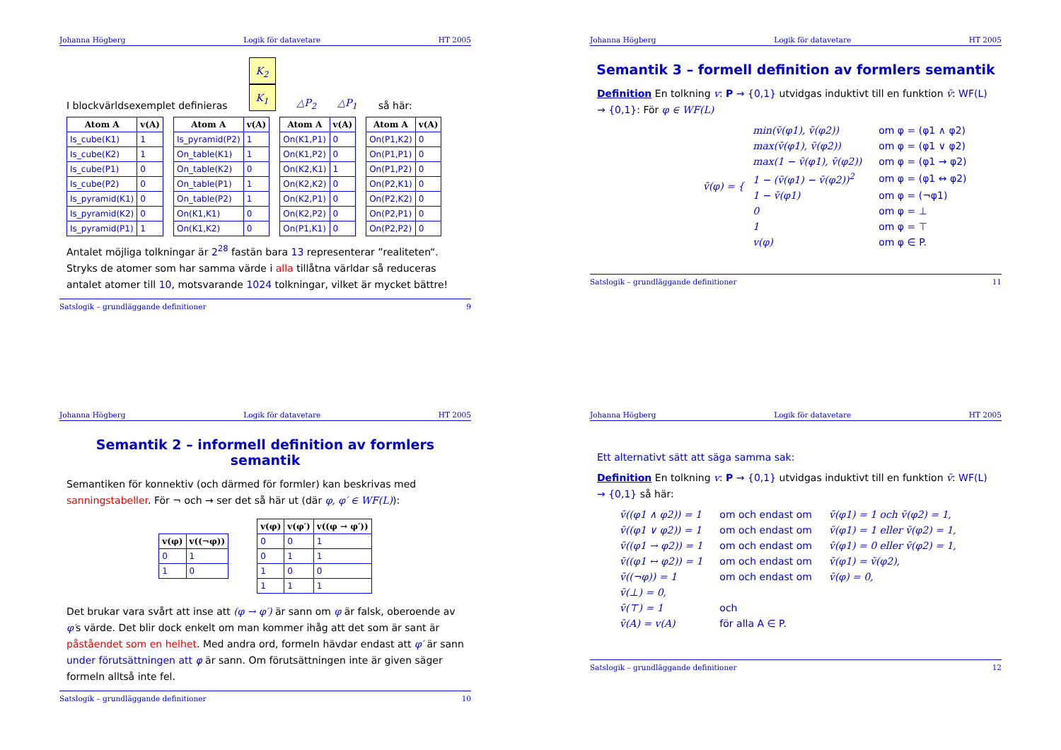Johanna Högberg Logik för datavetare HT 2005
I blockvärldsexemplet definieras K<sub>2</sub>
K<sub>1</sub> △P<sub>2</sub> △P<sub>1</sub> så här:
| Atom A | v(A) |
| --- | --- |
| Is_cube(K1) | 1 |
| Is_cube(K2) | 1 |
| Is_cube(P1) | 0 |
| Is_cube(P2) | 0 |
| Is_pyramid(K1) | 0 |
| Is_pyramid(K2) | 0 |
| Is_pyramid(P1) | 1 |
| Atom A | v(A) |
| --- | --- |
| Is_pyramid(P2) | 1 |
| On_table(K1) | 1 |
| On_table(K2) | 0 |
| On_table(P1) | 1 |
| On_table(P2) | 1 |
| On(K1,K1) | 0 |
| On(K1,K2) | 0 |
| Atom A | v(A) |
| --- | --- |
| On(K1,P1) | 0 |
| On(K1,P2) | 0 |
| On(K2,K1) | 1 |
| On(K2,K2) | 0 |
| On(K2,P1) | 0 |
| On(K2,P2) | 0 |
| On(P1,K1) | 0 |
| Atom A | v(A) |
| --- | --- |
| On(P1,K2) | 0 |
| On(P1,P1) | 0 |
| On(P1,P2) | 0 |
| On(P2,K1) | 0 |
| On(P2,K2) | 0 |
| On(P2,P1) | 0 |
| On(P2,P2) | 0 |
Antalet möjliga tolkningar är 2<sup>28</sup> fastän bara 13 representerar ”realiteten“. Stryks de atomer som har samma värde i alla tillåtna världar så reduceras antalet atomer till 10, motsvarande 1024 tolkningar, vilket är mycket bättre!
Satslogik – grundläggande definitioner 9
Johanna Högberg Logik för datavetare HT 2005
Semantik 3 – formell definition av formlers semantik
Definition En tolkning v: P → {0,1} utvidgas induktivt till en funktion v̄: WF(L) → {0,1}: För φ ∈ WF(L)
v̄(φ) = {
| min(v̄(φ1), v̄(φ2)) | om φ = (φ1 ∧ φ2) |
| max(v̄(φ1), v̄(φ2)) | om φ = (φ1 ∨ φ2) |
| max(1 − v̄(φ1), v̄(φ2)) | om φ = (φ1 → φ2) |
| 1 − (v̄(φ1) − v̄(φ2))<sup>2</sup> | om φ = (φ1 ↔ φ2) |
| 1 − v̄(φ1) | om φ = (¬φ1) |
| 0 | om φ = ⊥ |
| 1 | om φ = ⊤ |
| v(φ) | om φ ∈ P. |
Satslogik – grundläggande definitioner 11
Johanna Högberg Logik för datavetare HT 2005
Semantik 2 – informell definition av formlers semantik
Semantiken för konnektiv (och därmed för formler) kan beskrivas med sanningstabeller. För ¬ och → ser det så här ut (där φ, φ′ ∈ WF(L)):
| v(φ) | v((¬φ)) |
| --- | --- |
| 0 | 1 |
| 1 | 0 |
| v(φ) | v(φ′) | v((φ → φ′)) |
| --- | --- | --- |
| 0 | 0 | 1 |
| 0 | 1 | 1 |
| 1 | 0 | 0 |
| 1 | 1 | 1 |
Det brukar vara svårt att inse att (φ → φ′) är sann om φ är falsk, oberoende av φ′s värde. Det blir dock enkelt om man kommer ihåg att det som är sant är påståendet som en helhet. Med andra ord, formeln hävdar endast att φ′ är sann under förutsättningen att φ är sann. Om förutsättningen inte är given säger formeln alltså inte fel.
Satslogik – grundläggande definitioner 10
Johanna Högberg Logik för datavetare HT 2005
Ett alternativt sätt att säga samma sak:
Definition En tolkning v: P → {0,1} utvidgas induktivt till en funktion v̄: WF(L) → {0,1} så här:
| v̄((φ1 ∧ φ2)) = 1 | om och endast om | v̄(φ1) = 1 och v̄(φ2) = 1, |
| v̄((φ1 ∨ φ2)) = 1 | om och endast om | v̄(φ1) = 1 eller v̄(φ2) = 1, |
| v̄((φ1 → φ2)) = 1 | om och endast om | v̄(φ1) = 0 eller v̄(φ2) = 1, |
| v̄((φ1 ↔ φ2)) = 1 | om och endast om | v̄(φ1) = v̄(φ2), |
| v̄((¬φ)) = 1 | om och endast om | v̄(φ) = 0, |
| v̄(⊥) = 0, | | |
| v̄(⊤) = 1 | och | |
| v̄(A) = v(A) | för alla A ∈ P. | |
Satslogik – grundläggande definitioner 12